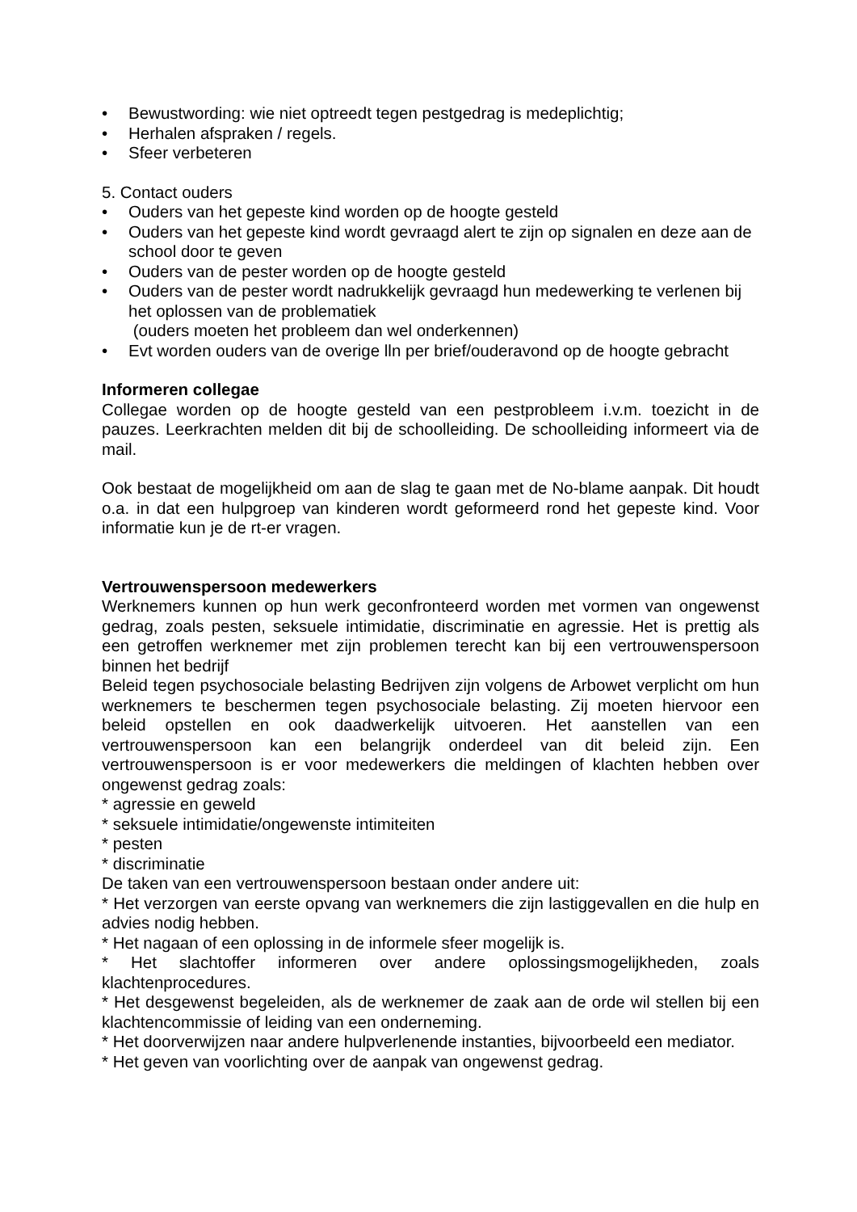• Bewustwording: wie niet optreedt tegen pestgedrag is medeplichtig;
• Herhalen afspraken / regels.
• Sfeer verbeteren
5. Contact ouders
• Ouders van het gepeste kind worden op de hoogte gesteld
• Ouders van het gepeste kind wordt gevraagd alert te zijn op signalen en deze aan de school door te geven
• Ouders van de pester worden op de hoogte gesteld
• Ouders van de pester wordt nadrukkelijk gevraagd hun medewerking te verlenen bij het oplossen van de problematiek
(ouders moeten het probleem dan wel onderkennen)
• Evt worden ouders van de overige lln per brief/ouderavond op de hoogte gebracht
Informeren collegae
Collegae worden op de hoogte gesteld van een pestprobleem i.v.m. toezicht in de pauzes. Leerkrachten melden dit bij de schoolleiding. De schoolleiding informeert via de mail.
Ook bestaat de mogelijkheid om aan de slag te gaan met de No-blame aanpak. Dit houdt o.a. in dat een hulpgroep van kinderen wordt geformeerd rond het gepeste kind. Voor informatie kun je de rt-er vragen.
Vertrouwenspersoon medewerkers
Werknemers kunnen op hun werk geconfronteerd worden met vormen van ongewenst gedrag, zoals pesten, seksuele intimidatie, discriminatie en agressie. Het is prettig als een getroffen werknemer met zijn problemen terecht kan bij een vertrouwenspersoon binnen het bedrijf
Beleid tegen psychosociale belasting Bedrijven zijn volgens de Arbowet verplicht om hun werknemers te beschermen tegen psychosociale belasting. Zij moeten hiervoor een beleid opstellen en ook daadwerkelijk uitvoeren. Het aanstellen van een vertrouwenspersoon kan een belangrijk onderdeel van dit beleid zijn. Een vertrouwenspersoon is er voor medewerkers die meldingen of klachten hebben over ongewenst gedrag zoals:
* agressie en geweld
* seksuele intimidatie/ongewenste intimiteiten
* pesten
* discriminatie
De taken van een vertrouwenspersoon bestaan onder andere uit:
* Het verzorgen van eerste opvang van werknemers die zijn lastiggevallen en die hulp en advies nodig hebben.
* Het nagaan of een oplossing in de informele sfeer mogelijk is.
* Het slachtoffer informeren over andere oplossingsmogelijkheden, zoals klachtenprocedures.
* Het desgewenst begeleiden, als de werknemer de zaak aan de orde wil stellen bij een klachtencommissie of leiding van een onderneming.
* Het doorverwijzen naar andere hulpverlenende instanties, bijvoorbeeld een mediator.
* Het geven van voorlichting over de aanpak van ongewenst gedrag.